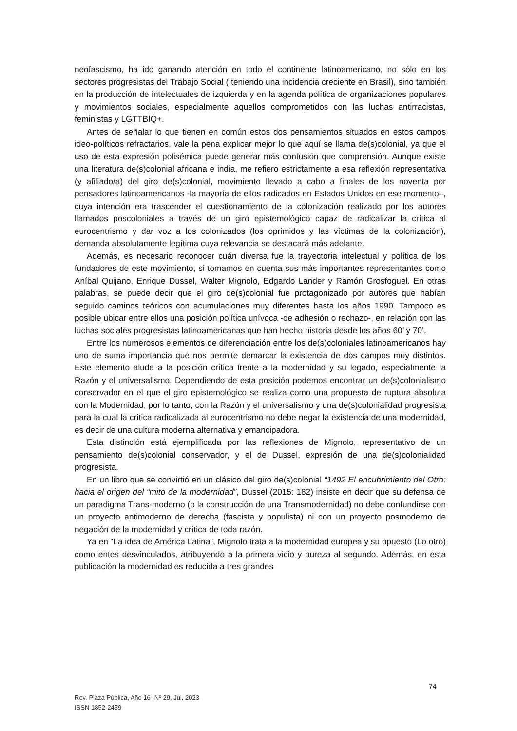neofascismo, ha ido ganando atención en todo el continente latinoamericano, no sólo en los sectores progresistas del Trabajo Social ( teniendo una incidencia creciente en Brasil), sino también en la producción de intelectuales de izquierda y en la agenda política de organizaciones populares y movimientos sociales, especialmente aquellos comprometidos con las luchas antirracistas, feministas y LGTTBIQ+.
Antes de señalar lo que tienen en común estos dos pensamientos situados en estos campos ideo-políticos refractarios, vale la pena explicar mejor lo que aquí se llama de(s)colonial, ya que el uso de esta expresión polisémica puede generar más confusión que comprensión. Aunque existe una literatura de(s)colonial africana e india, me refiero estrictamente a esa reflexión representativa (y afiliado/a) del giro de(s)colonial, movimiento llevado a cabo a finales de los noventa por pensadores latinoamericanos -la mayoría de ellos radicados en Estados Unidos en ese momento–, cuya intención era trascender el cuestionamiento de la colonización realizado por los autores llamados poscoloniales a través de un giro epistemológico capaz de radicalizar la crítica al eurocentrismo y dar voz a los colonizados (los oprimidos y las víctimas de la colonización), demanda absolutamente legítima cuya relevancia se destacará más adelante.
Además, es necesario reconocer cuán diversa fue la trayectoria intelectual y política de los fundadores de este movimiento, si tomamos en cuenta sus más importantes representantes como Aníbal Quijano, Enrique Dussel, Walter Mignolo, Edgardo Lander y Ramón Grosfoguel. En otras palabras, se puede decir que el giro de(s)colonial fue protagonizado por autores que habían seguido caminos teóricos con acumulaciones muy diferentes hasta los años 1990. Tampoco es posible ubicar entre ellos una posición política unívoca -de adhesión o rechazo-, en relación con las luchas sociales progresistas latinoamericanas que han hecho historia desde los años 60’ y 70’.
Entre los numerosos elementos de diferenciación entre los de(s)coloniales latinoamericanos hay uno de suma importancia que nos permite demarcar la existencia de dos campos muy distintos. Este elemento alude a la posición crítica frente a la modernidad y su legado, especialmente la Razón y el universalismo. Dependiendo de esta posición podemos encontrar un de(s)colonialismo conservador en el que el giro epistemológico se realiza como una propuesta de ruptura absoluta con la Modernidad, por lo tanto, con la Razón y el universalismo y una de(s)colonialidad progresista para la cual la crítica radicalizada al eurocentrismo no debe negar la existencia de una modernidad, es decir de una cultura moderna alternativa y emancipadora.
Esta distinción está ejemplificada por las reflexiones de Mignolo, representativo de un pensamiento de(s)colonial conservador, y el de Dussel, expresión de una de(s)colonialidad progresista.
En un libro que se convirtió en un clásico del giro de(s)colonial “1492 El encubrimiento del Otro: hacia el origen del “mito de la modernidad”, Dussel (2015: 182) insiste en decir que su defensa de un paradigma Trans-moderno (o la construcción de una Transmodernidad) no debe confundirse con un proyecto antimoderno de derecha (fascista y populista) ni con un proyecto posmoderno de negación de la modernidad y crítica de toda razón.
Ya en “La idea de América Latina”, Mignolo trata a la modernidad europea y su opuesto (Lo otro) como entes desvinculados, atribuyendo a la primera vicio y pureza al segundo. Además, en esta publicación la modernidad es reducida a tres grandes
74
Rev. Plaza Pública, Año 16 -Nº 29, Jul. 2023
ISSN 1852-2459